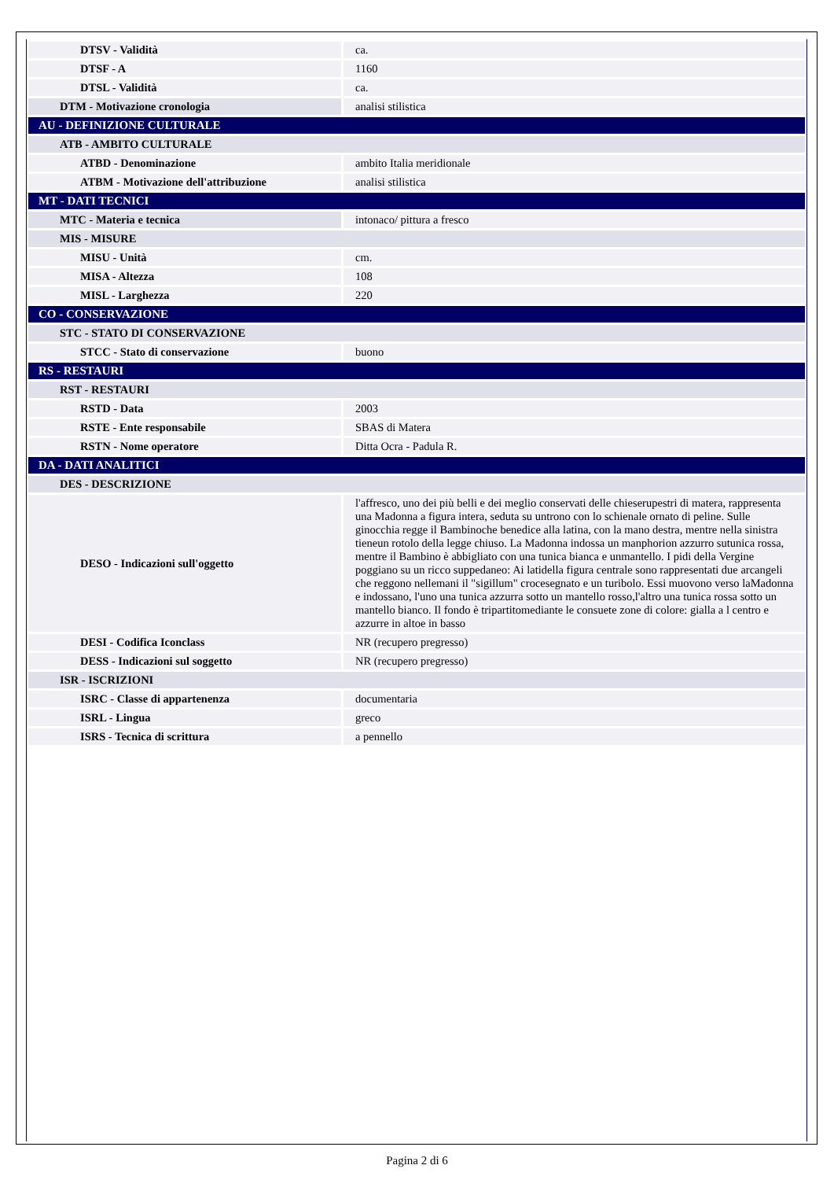| DTSV - Validità | ca. |
| DTSF - A | 1160 |
| DTSL - Validità | ca. |
| DTM - Motivazione cronologia | analisi stilistica |
| AU - DEFINIZIONE CULTURALE | |
| ATB - AMBITO CULTURALE | |
| ATBD - Denominazione | ambito Italia meridionale |
| ATBM - Motivazione dell'attribuzione | analisi stilistica |
| MT - DATI TECNICI | |
| MTC - Materia e tecnica | intonaco/ pittura a fresco |
| MIS - MISURE | |
| MISU - Unità | cm. |
| MISA - Altezza | 108 |
| MISL - Larghezza | 220 |
| CO - CONSERVAZIONE | |
| STC - STATO DI CONSERVAZIONE | |
| STCC - Stato di conservazione | buono |
| RS - RESTAURI | |
| RST - RESTAURI | |
| RSTD - Data | 2003 |
| RSTE - Ente responsabile | SBAS di Matera |
| RSTN - Nome operatore | Ditta Ocra - Padula R. |
| DA - DATI ANALITICI | |
| DES - DESCRIZIONE | |
| DESO - Indicazioni sull'oggetto | l'affresco, uno dei più belli e dei meglio conservati delle chieserupestri di matera, rappresenta una Madonna a figura intera, seduta su untrono con lo schienale ornato di peline. Sulle ginocchia regge il Bambinoche benedice alla latina, con la mano destra, mentre nella sinistra tieneun rotolo della legge chiuso. La Madonna indossa un manphorion azzurro sutunica rossa, mentre il Bambino è abbigliato con una tunica bianca e unmantello. I pidi della Vergine poggiano su un ricco suppedaneo: Ai latidella figura centrale sono rappresentati due arcangeli che reggono nellemani il "sigillum" crocesegnato e un turibolo. Essi muovono verso laMadonna e indossano, l'uno una tunica azzurra sotto un mantello rosso,l'altro una tunica rossa sotto un mantello bianco. Il fondo è tripartitomediante le consuete zone di colore: gialla a l centro e azzurre in altoe in basso |
| DESI - Codifica Iconclass | NR (recupero pregresso) |
| DESS - Indicazioni sul soggetto | NR (recupero pregresso) |
| ISR - ISCRIZIONI | |
| ISRC - Classe di appartenenza | documentaria |
| ISRL - Lingua | greco |
| ISRS - Tecnica di scrittura | a pennello |
Pagina 2 di 6